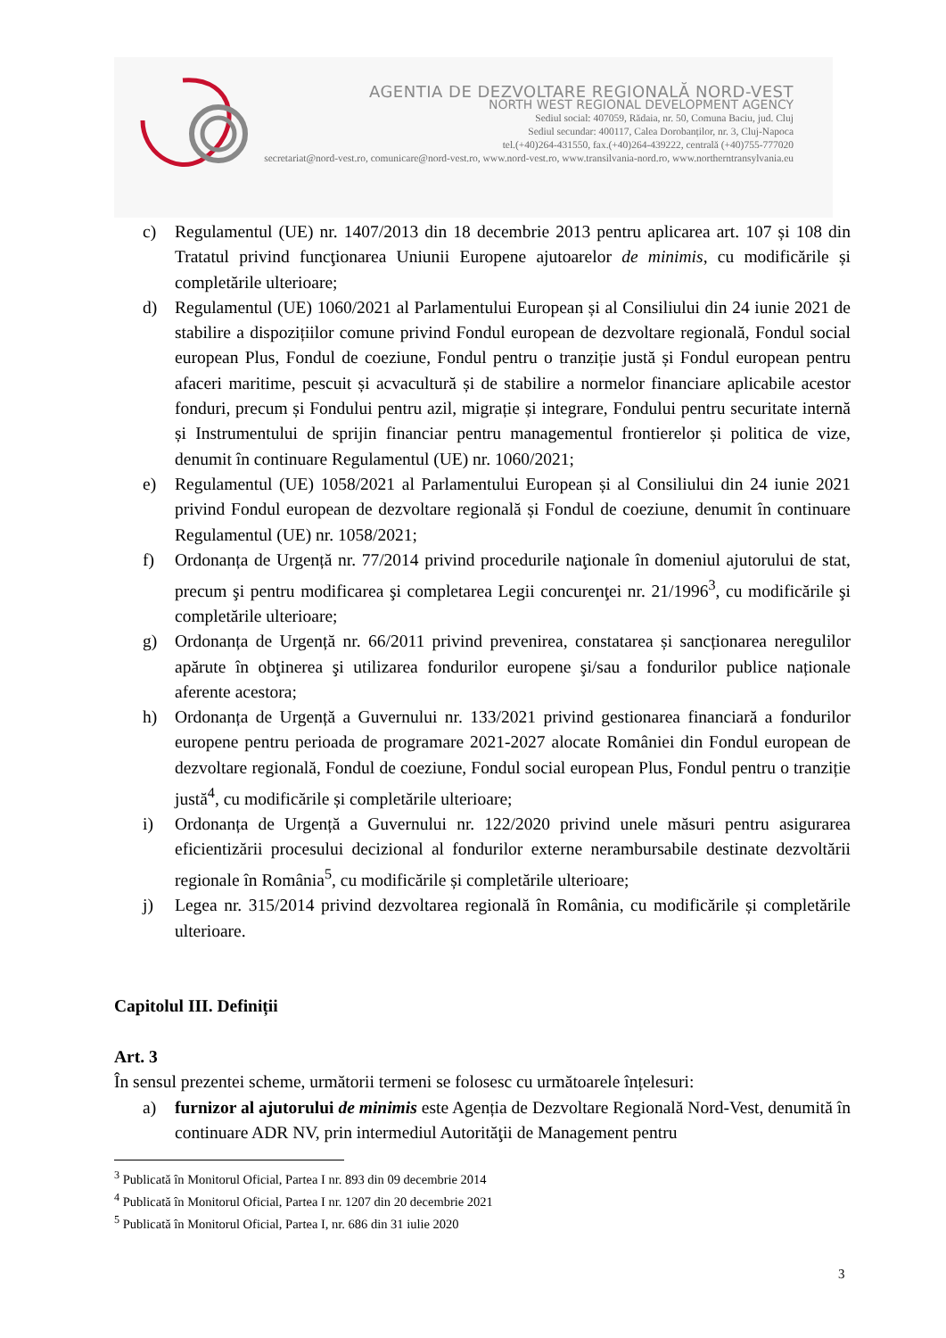AGENTIA DE DEZVOLTARE REGIONALĂ NORD-VEST
NORTH WEST REGIONAL DEVELOPMENT AGENCY
Sediul social: 407059, Rădaia, nr. 50, Comuna Baciu, jud. Cluj
Sediul secundar: 400117, Calea Dorobanților, nr. 3, Cluj-Napoca
tel.(+40)264-431550, fax.(+40)264-439222, centrală (+40)755-777020
secretariat@nord-vest.ro, comunicare@nord-vest.ro, www.nord-vest.ro, www.transilvania-nord.ro, www.northerntransylvania.eu
c) Regulamentul (UE) nr. 1407/2013 din 18 decembrie 2013 pentru aplicarea art. 107 și 108 din Tratatul privind funcţionarea Uniunii Europene ajutoarelor de minimis, cu modificările și completările ulterioare;
d) Regulamentul (UE) 1060/2021 al Parlamentului European și al Consiliului din 24 iunie 2021 de stabilire a dispozițiilor comune privind Fondul european de dezvoltare regională, Fondul social european Plus, Fondul de coeziune, Fondul pentru o tranziție justă și Fondul european pentru afaceri maritime, pescuit și acvacultură și de stabilire a normelor financiare aplicabile acestor fonduri, precum și Fondului pentru azil, migrație și integrare, Fondului pentru securitate internă și Instrumentului de sprijin financiar pentru managementul frontierelor și politica de vize, denumit în continuare Regulamentul (UE) nr. 1060/2021;
e) Regulamentul (UE) 1058/2021 al Parlamentului European și al Consiliului din 24 iunie 2021 privind Fondul european de dezvoltare regională și Fondul de coeziune, denumit în continuare Regulamentul (UE) nr. 1058/2021;
f) Ordonanța de Urgență nr. 77/2014 privind procedurile naţionale în domeniul ajutorului de stat, precum şi pentru modificarea şi completarea Legii concurenţei nr. 21/1996<sup>3</sup>, cu modificările şi completările ulterioare;
g) Ordonanța de Urgență nr. 66/2011 privind prevenirea, constatarea și sancționarea neregulilor apărute în obţinerea şi utilizarea fondurilor europene şi/sau a fondurilor publice naționale aferente acestora;
h) Ordonanța de Urgență a Guvernului nr. 133/2021 privind gestionarea financiară a fondurilor europene pentru perioada de programare 2021-2027 alocate României din Fondul european de dezvoltare regională, Fondul de coeziune, Fondul social european Plus, Fondul pentru o tranziție justă<sup>4</sup>, cu modificările și completările ulterioare;
i) Ordonanța de Urgență a Guvernului nr. 122/2020 privind unele măsuri pentru asigurarea eficientizării procesului decizional al fondurilor externe nerambursabile destinate dezvoltării regionale în România<sup>5</sup>, cu modificările și completările ulterioare;
j) Legea nr. 315/2014 privind dezvoltarea regională în România, cu modificările și completările ulterioare.
Capitolul III. Definiții
Art. 3
În sensul prezentei scheme, următorii termeni se folosesc cu următoarele înțelesuri:
a) furnizor al ajutorului de minimis este Agenția de Dezvoltare Regională Nord-Vest, denumită în continuare ADR NV, prin intermediul Autorităţii de Management pentru
<sup>3</sup> Publicată în Monitorul Oficial, Partea I nr. 893 din 09 decembrie 2014
<sup>4</sup> Publicată în Monitorul Oficial, Partea I nr. 1207 din 20 decembrie 2021
<sup>5</sup> Publicată în Monitorul Oficial, Partea I, nr. 686 din 31 iulie 2020
3